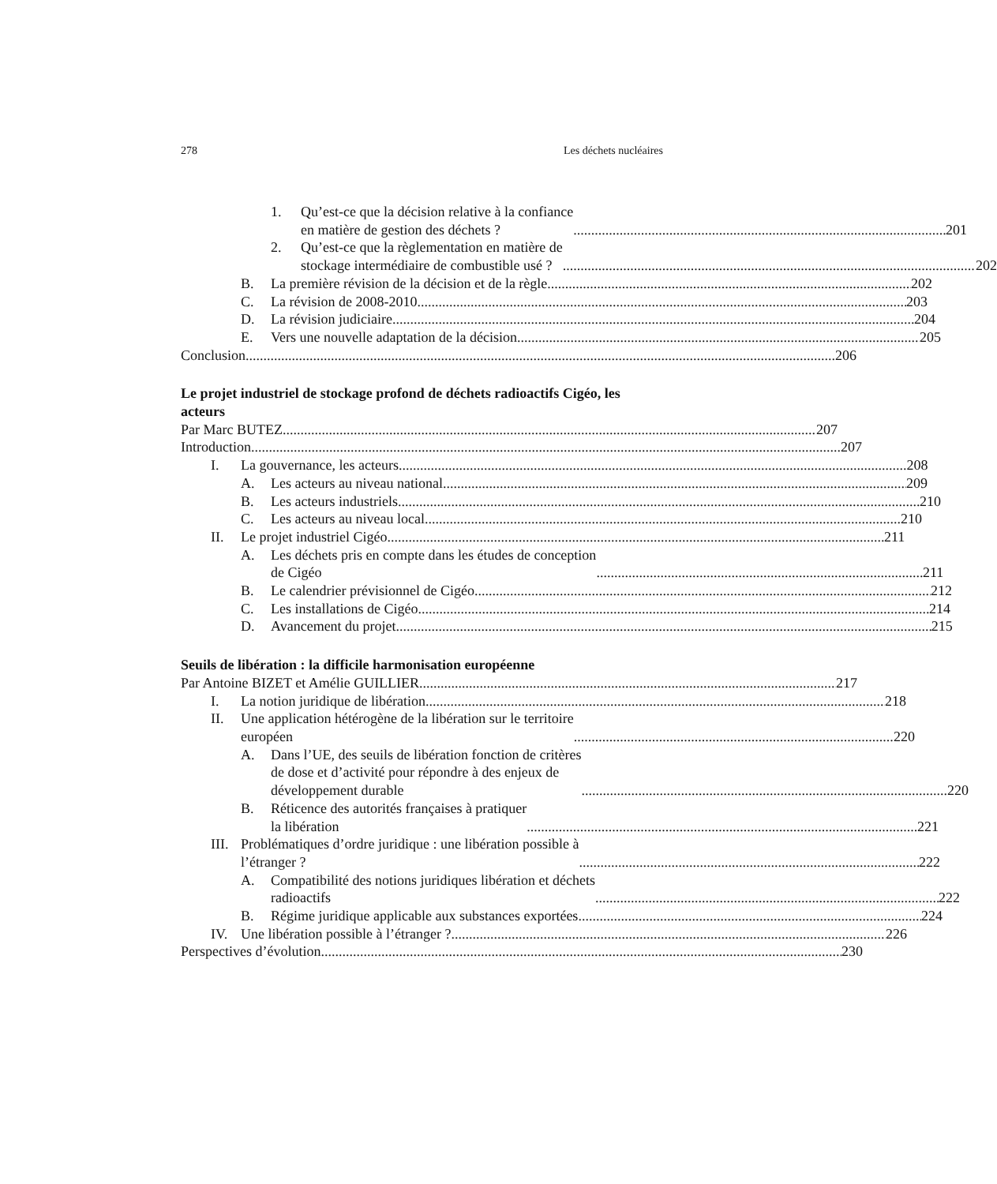278 Les déchets nucléaires
1. Qu’est-ce que la décision relative à la confiance
en matière de gestion des déchets ? 201
2. Qu’est-ce que la règlementation en matière de
stockage intermédiaire de combustible usé ? 202
B. La première révision de la décision et de la règle 202
C. La révision de 2008-2010 203
D. La révision judiciaire 204
E. Vers une nouvelle adaptation de la décision 205
Conclusion 206
Le projet industriel de stockage profond de déchets radioactifs Cigéo, les acteurs
Par Marc BUTEZ 207
Introduction 207
I. La gouvernance, les acteurs 208
A. Les acteurs au niveau national 209
B. Les acteurs industriels 210
C. Les acteurs au niveau local 210
II. Le projet industriel Cigéo 211
A. Les déchets pris en compte dans les études de conception
de Cigéo 211
B. Le calendrier prévisionnel de Cigéo 212
C. Les installations de Cigéo 214
D. Avancement du projet 215
Seuils de libération : la difficile harmonisation européenne
Par Antoine BIZET et Amélie GUILLIER 217
I. La notion juridique de libération 218
II. Une application hétérogène de la libération sur le territoire
européen 220
A. Dans l’UE, des seuils de libération fonction de critères
de dose et d’activité pour répondre à des enjeux de
développement durable 220
B. Réticence des autorités françaises à pratiquer
la libération 221
III.
Problématiques d’ordre juridique : une libération possible à
l’étranger ? 222
A. Compatibilité des notions juridiques libération et déchets
radioactifs 222
B. Régime juridique applicable aux substances exportées 224
IV. Une libération possible à l’étranger ? 226
Perspectives d’évolution 230